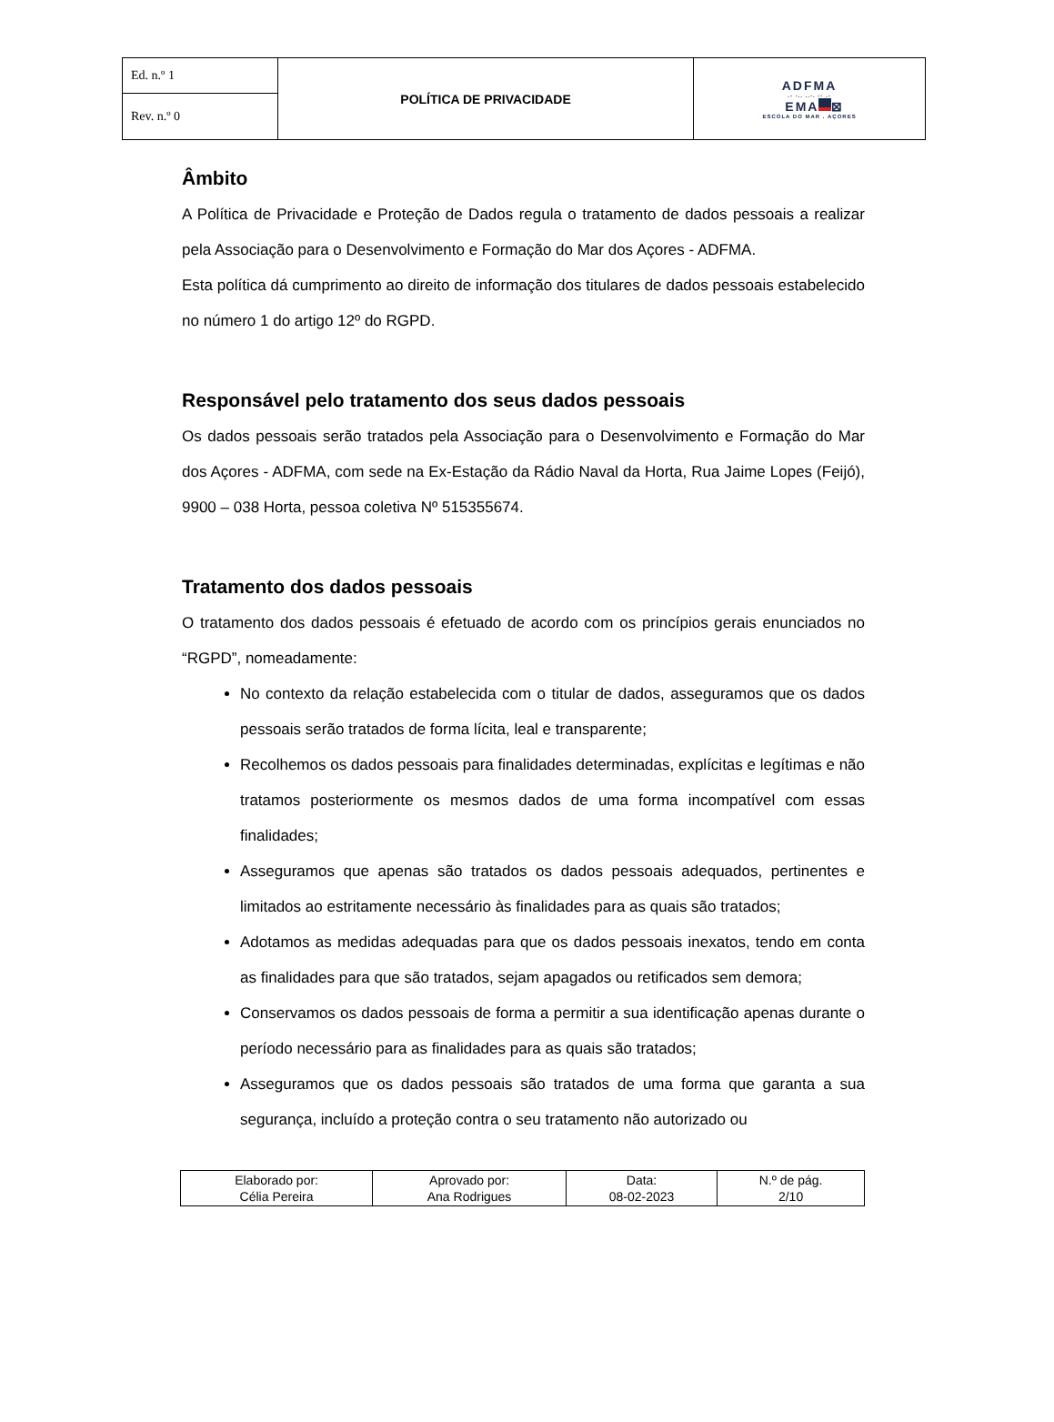| Ed. n.º 1 | POLÍTICA DE PRIVACIDADE | ADFMA .- -.. ..-. -- .- EMA ⊠ ESCOLA DO MAR . AÇORES |
| Rev. n.º 0 | | |
Âmbito
A Política de Privacidade e Proteção de Dados regula o tratamento de dados pessoais a realizar pela Associação para o Desenvolvimento e Formação do Mar dos Açores - ADFMA.
Esta política dá cumprimento ao direito de informação dos titulares de dados pessoais estabelecido no número 1 do artigo 12º do RGPD.
Responsável pelo tratamento dos seus dados pessoais
Os dados pessoais serão tratados pela Associação para o Desenvolvimento e Formação do Mar dos Açores - ADFMA, com sede na Ex-Estação da Rádio Naval da Horta, Rua Jaime Lopes (Feijó), 9900 – 038 Horta, pessoa coletiva Nº 515355674.
Tratamento dos dados pessoais
O tratamento dos dados pessoais é efetuado de acordo com os princípios gerais enunciados no “RGPD”, nomeadamente:
No contexto da relação estabelecida com o titular de dados, asseguramos que os dados pessoais serão tratados de forma lícita, leal e transparente;
Recolhemos os dados pessoais para finalidades determinadas, explícitas e legítimas e não tratamos posteriormente os mesmos dados de uma forma incompatível com essas finalidades;
Asseguramos que apenas são tratados os dados pessoais adequados, pertinentes e limitados ao estritamente necessário às finalidades para as quais são tratados;
Adotamos as medidas adequadas para que os dados pessoais inexatos, tendo em conta as finalidades para que são tratados, sejam apagados ou retificados sem demora;
Conservamos os dados pessoais de forma a permitir a sua identificação apenas durante o período necessário para as finalidades para as quais são tratados;
Asseguramos que os dados pessoais são tratados de uma forma que garanta a sua segurança, incluído a proteção contra o seu tratamento não autorizado ou
| Elaborado por: Célia Pereira | Aprovado por: Ana Rodrigues | Data: 08-02-2023 | N.º de pág. 2/10 |